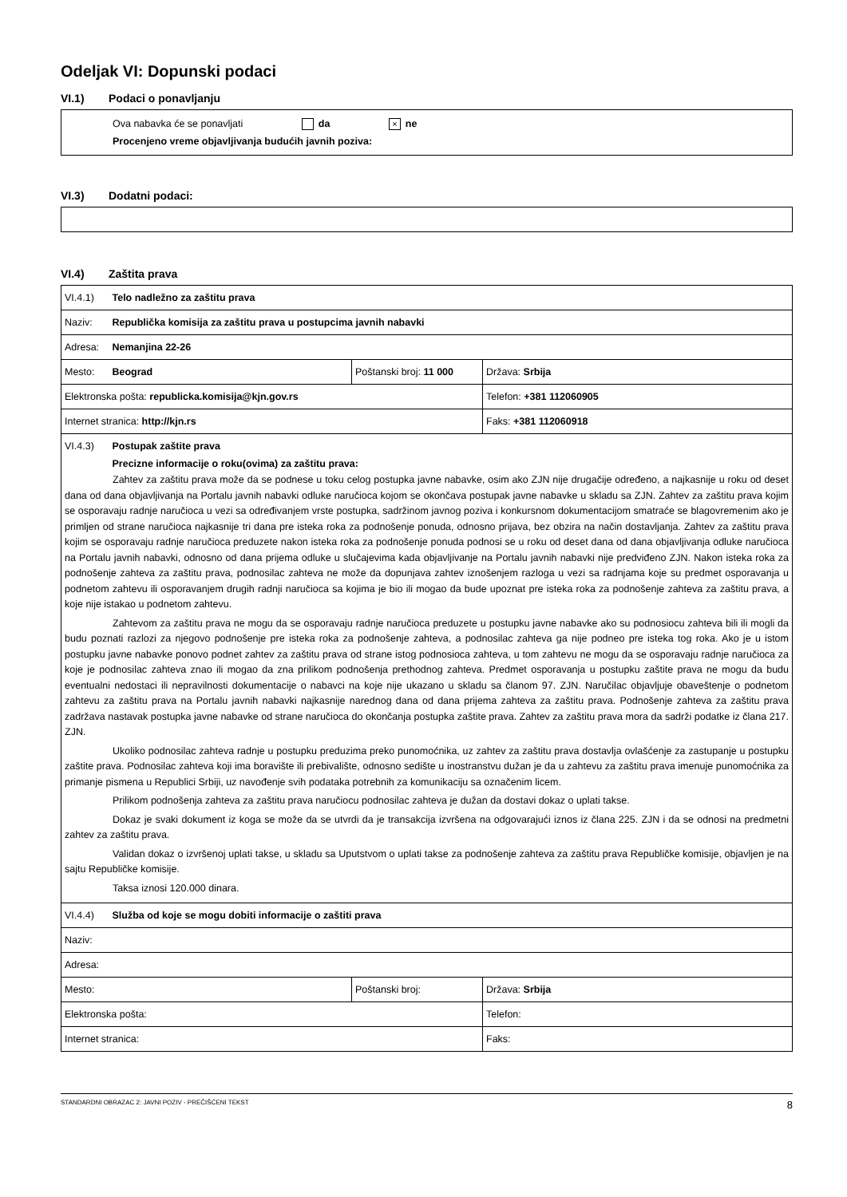Odeljak VI: Dopunski podaci
VI.1) Podaci o ponavljanju
Ova nabavka će se ponavljati da × ne
Procenjeno vreme objavljivanja budućih javnih poziva:
VI.3) Dodatni podaci:
VI.4) Zaštita prava
| VI.4.1) Telo nadležno za zaštitu prava | | |
| Naziv: Republička komisija za zaštitu prava u postupcima javnih nabavki | | |
| Adresa: Nemanjina 22-26 | | |
| Mesto: Beograd | Poštanski broj: 11 000 | Država: Srbija |
| Elektronska pošta: republicka.komisija@kjn.gov.rs | | Telefon: +381 112060905 |
| Internet stranica: http://kjn.rs | | Faks: +381 112060918 |
| VI.4.3) Postupak zaštite prava Precizne informacije o roku(ovima) za zaštitu prava: Zahtev za zaštitu prava može da se podnese u toku celog postupka javne nabavke, osim ako ZJN nije drugačije određeno, a najkasnije u roku od deset dana od dana objavljivanja na Portalu javnih nabavki odluke naručioca kojom se okončava postupak javne nabavke u skladu sa ZJN. Zahtev za zaštitu prava kojim se osporavaju radnje naručioca u vezi sa određivanjem vrste postupka, sadržinom javnog poziva i konkursnom dokumentacijom smatraće se blagovremenim ako je primljen od strane naručioca najkasnije tri dana pre isteka roka za podnošenje ponuda, odnosno prijava, bez obzira na način dostavljanja. Zahtev za zaštitu prava kojim se osporavaju radnje naručioca preduzete nakon isteka roka za podnošenje ponuda podnosi se u roku od deset dana od dana objavljivanja odluke naručioca na Portalu javnih nabavki, odnosno od dana prijema odluke u slučajevima kada objavljivanje na Portalu javnih nabavki nije predviđeno ZJN. Nakon isteka roka za podnošenje zahteva za zaštitu prava, podnosilac zahteva ne može da dopunjava zahtev iznošenjem razloga u vezi sa radnjama koje su predmet osporavanja u podnetom zahtevu ili osporavanjem drugih radnji naručioca sa kojima je bio ili mogao da bude upoznat pre isteka roka za podnošenje zahteva za zaštitu prava, a koje nije istakao u podnetom zahtevu. Zahtevom za zaštitu prava ne mogu da se osporavaju radnje naručioca preduzete u postupku javne nabavke ako su podnosiocu zahteva bili ili mogli da budu poznati razlozi za njegovo podnošenje pre isteka roka za podnošenje zahteva, a podnosilac zahteva ga nije podneo pre isteka tog roka. Ako je u istom postupku javne nabavke ponovo podnet zahtev za zaštitu prava od strane istog podnosioca zahteva, u tom zahtevu ne mogu da se osporavaju radnje naručioca za koje je podnosilac zahteva znao ili mogao da zna prilikom podnošenja prethodnog zahteva. Predmet osporavanja u postupku zaštite prava ne mogu da budu eventualni nedostaci ili nepravilnosti dokumentacije o nabavci na koje nije ukazano u skladu sa članom 97. ZJN. Naručilac objavljuje obaveštenje o podnetom zahtevu za zaštitu prava na Portalu javnih nabavki najkasnije narednog dana od dana prijema zahteva za zaštitu prava. Podnošenje zahteva za zaštitu prava zadržava nastavak postupka javne nabavke od strane naručioca do okončanja postupka zaštite prava. Zahtev za zaštitu prava mora da sadrži podatke iz člana 217. ZJN. Ukoliko podnosilac zahteva radnje u postupku preduzima preko punomoćnika, uz zahtev za zaštitu prava dostavlja ovlašćenje za zastupanje u postupku zaštite prava. Podnosilac zahteva koji ima boravište ili prebivalište, odnosno sedište u inostranstvu dužan je da u zahtevu za zaštitu prava imenuje punomoćnika za primanje pismena u Republici Srbiji, uz navođenje svih podataka potrebnih za komunikaciju sa označenim licem. Prilikom podnošenja zahteva za zaštitu prava naručiocu podnosilac zahteva je dužan da dostavi dokaz o uplati takse. Dokaz je svaki dokument iz koga se može da se utvrdi da je transakcija izvršena na odgovarajući iznos iz člana 225. ZJN i da se odnosi na predmetni zahtev za zaštitu prava. Validan dokaz o izvršenoj uplati takse, u skladu sa Uputstvom o uplati takse za podnošenje zahteva za zaštitu prava Republičke komisije, objavljen je na sajtu Republičke komisije. Taksa iznosi 120.000 dinara. | | |
| VI.4.4) Služba od koje se mogu dobiti informacije o zaštiti prava | | |
| Naziv: | | |
| Adresa: | | |
| Mesto: | Poštanski broj: | Država: Srbija |
| Elektronska pošta: | | Telefon: |
| Internet stranica: | | Faks: |
STANDARDNI OBRAZAC 2: JAVNI POZIV - PREČIŠĆENI TEKST 8